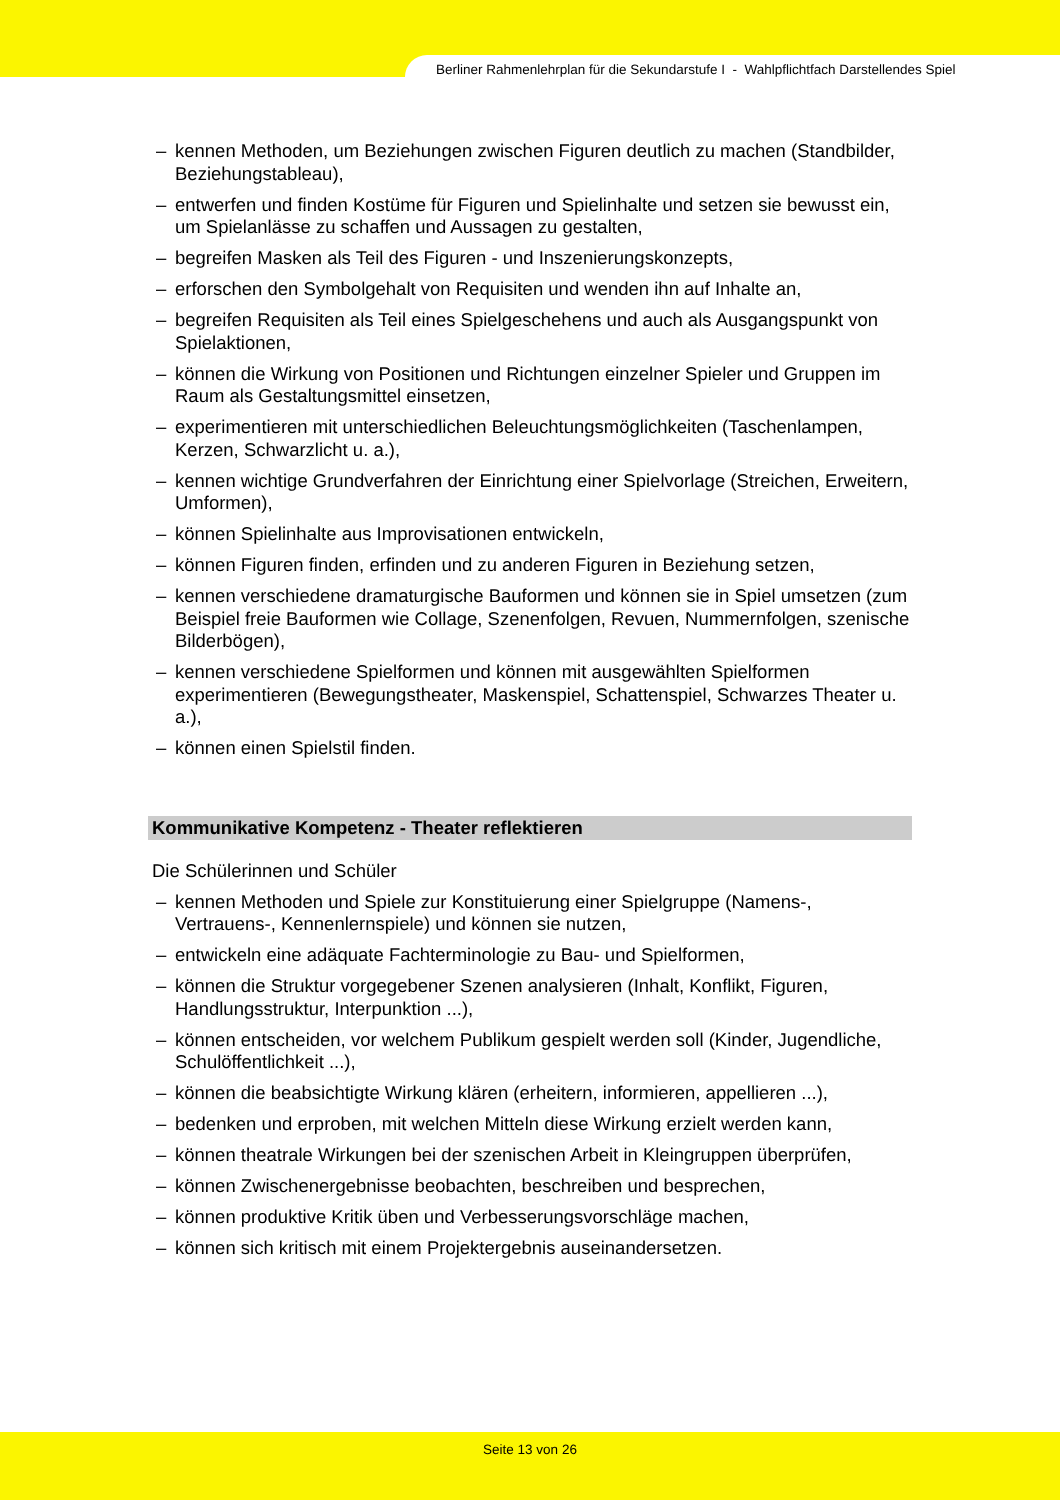Berliner Rahmenlehrplan für die Sekundarstufe I - Wahlpflichtfach Darstellendes Spiel
– kennen Methoden, um Beziehungen zwischen Figuren deutlich zu machen (Standbilder, Beziehungstableau),
– entwerfen und finden Kostüme für Figuren und Spielinhalte und setzen sie bewusst ein, um Spielanlässe zu schaffen und Aussagen zu gestalten,
– begreifen Masken als Teil des Figuren - und Inszenierungskonzepts,
– erforschen den Symbolgehalt von Requisiten und wenden ihn auf Inhalte an,
– begreifen Requisiten als Teil eines Spielgeschehens und auch als Ausgangspunkt von Spielaktionen,
– können die Wirkung von Positionen und Richtungen einzelner Spieler und Gruppen im Raum als Gestaltungsmittel einsetzen,
– experimentieren mit unterschiedlichen Beleuchtungsmöglichkeiten (Taschenlampen, Kerzen, Schwarzlicht u. a.),
– kennen wichtige Grundverfahren der Einrichtung einer Spielvorlage (Streichen, Erweitern, Umformen),
– können Spielinhalte aus Improvisationen entwickeln,
– können Figuren finden, erfinden und zu anderen Figuren in Beziehung setzen,
– kennen verschiedene dramaturgische Bauformen und können sie in Spiel umsetzen (zum Beispiel freie Bauformen wie Collage, Szenenfolgen, Revuen, Nummernfolgen, szenische Bilderbögen),
– kennen verschiedene Spielformen und können mit ausgewählten Spielformen experimentieren (Bewegungstheater, Maskenspiel, Schattenspiel, Schwarzes Theater u. a.),
– können einen Spielstil finden.
Kommunikative Kompetenz - Theater reflektieren
Die Schülerinnen und Schüler
– kennen Methoden und Spiele zur Konstituierung einer Spielgruppe (Namens-, Vertrauens-, Kennenlernspiele) und können sie nutzen,
– entwickeln eine adäquate Fachterminologie zu Bau- und Spielformen,
– können die Struktur vorgegebener Szenen analysieren (Inhalt, Konflikt, Figuren, Handlungsstruktur, Interpunktion ...),
– können entscheiden, vor welchem Publikum gespielt werden soll (Kinder, Jugendliche, Schulöffentlichkeit ...),
– können die beabsichtigte Wirkung klären (erheitern, informieren, appellieren ...),
– bedenken und erproben, mit welchen Mitteln diese Wirkung erzielt werden kann,
– können theatrale Wirkungen bei der szenischen Arbeit in Kleingruppen überprüfen,
– können Zwischenergebnisse beobachten, beschreiben und besprechen,
– können produktive Kritik üben und Verbesserungsvorschläge machen,
– können sich kritisch mit einem Projektergebnis auseinandersetzen.
Seite 13 von 26